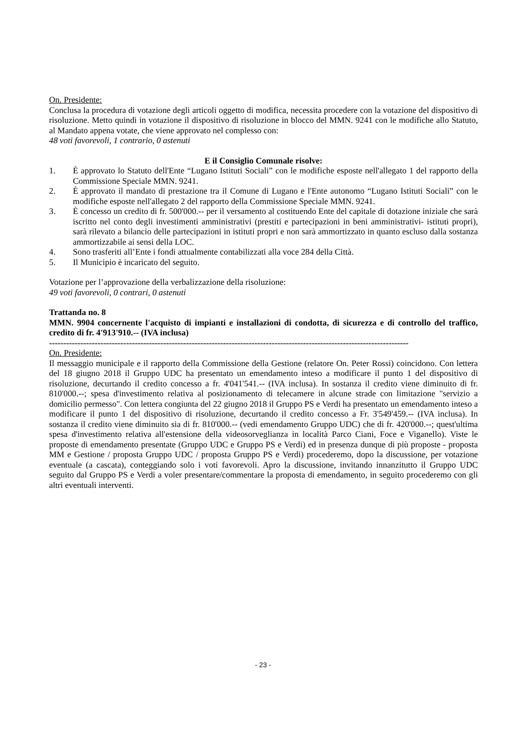On. Presidente:
Conclusa la procedura di votazione degli articoli oggetto di modifica, necessita procedere con la votazione del dispositivo di risoluzione. Metto quindi in votazione il dispositivo di risoluzione in blocco del MMN. 9241 con le modifiche allo Statuto, al Mandato appena votate, che viene approvato nel complesso con:
48 voti favorevoli, 1 contrario, 0 astenuti
E il Consiglio Comunale risolve:
1. È approvato lo Statuto dell'Ente “Lugano Istituti Sociali” con le modifiche esposte nell'allegato 1 del rapporto della Commissione Speciale MMN. 9241.
2. È approvato il mandato di prestazione tra il Comune di Lugano e l'Ente autonomo “Lugano Istituti Sociali” con le modifiche esposte nell'allegato 2 del rapporto della Commissione Speciale MMN. 9241.
3. È concesso un credito di fr. 500'000.-- per il versamento al costituendo Ente del capitale di dotazione iniziale che sarà iscritto nel conto degli investimenti amministrativi (prestiti e partecipazioni in beni amministrativi- istituti propri), sarà rilevato a bilancio delle partecipazioni in istituti propri e non sarà ammortizzato in quanto escluso dalla sostanza ammortizzabile ai sensi della LOC.
4. Sono trasferiti all’Ente i fondi attualmente contabilizzati alla voce 284 della Città.
5. Il Municipio è incaricato del seguito.
Votazione per l’approvazione della verbalizzazione della risoluzione:
49 voti favorevoli, 0 contrari, 0 astenuti
Trattanda no. 8
MMN. 9904 concernente l'acquisto di impianti e installazioni di condotta, di sicurezza e di controllo del traffico, credito di fr. 4'913'910.-- (IVA inclusa)
------------------------------------------------------------------------------------------------------------------------------
On. Presidente:
Il messaggio municipale e il rapporto della Commissione della Gestione (relatore On. Peter Rossi) coincidono. Con lettera del 18 giugno 2018 il Gruppo UDC ha presentato un emendamento inteso a modificare il punto 1 del dispositivo di risoluzione, decurtando il credito concesso a fr. 4'041'541.-- (IVA inclusa). In sostanza il credito viene diminuito di fr. 810'000.--; spesa d'investimento relativa al posizionamento di telecamere in alcune strade con limitazione "servizio a domicilio permesso". Con lettera congiunta del 22 giugno 2018 il Gruppo PS e Verdi ha presentato un emendamento inteso a modificare il punto 1 del dispositivo di risoluzione, decurtando il credito concesso a Fr. 3'549'459.-- (IVA inclusa). In sostanza il credito viene diminuito sia di fr. 810'000.-- (vedi emendamento Gruppo UDC) che di fr. 420'000.--; quest'ultima spesa d'investimento relativa all'estensione della videosorveglianza in località Parco Ciani, Foce e Viganello). Viste le proposte di emendamento presentate (Gruppo UDC e Gruppo PS e Verdi) ed in presenza dunque di più proposte - proposta MM e Gestione / proposta Gruppo UDC / proposta Gruppo PS e Verdi) procederemo, dopo la discussione, per votazione eventuale (a cascata), conteggiando solo i voti favorevoli. Apro la discussione, invitando innanzitutto il Gruppo UDC seguito dal Gruppo PS e Verdi a voler presentare/commentare la proposta di emendamento, in seguito procederemo con gli altri eventuali interventi.
- 23 -